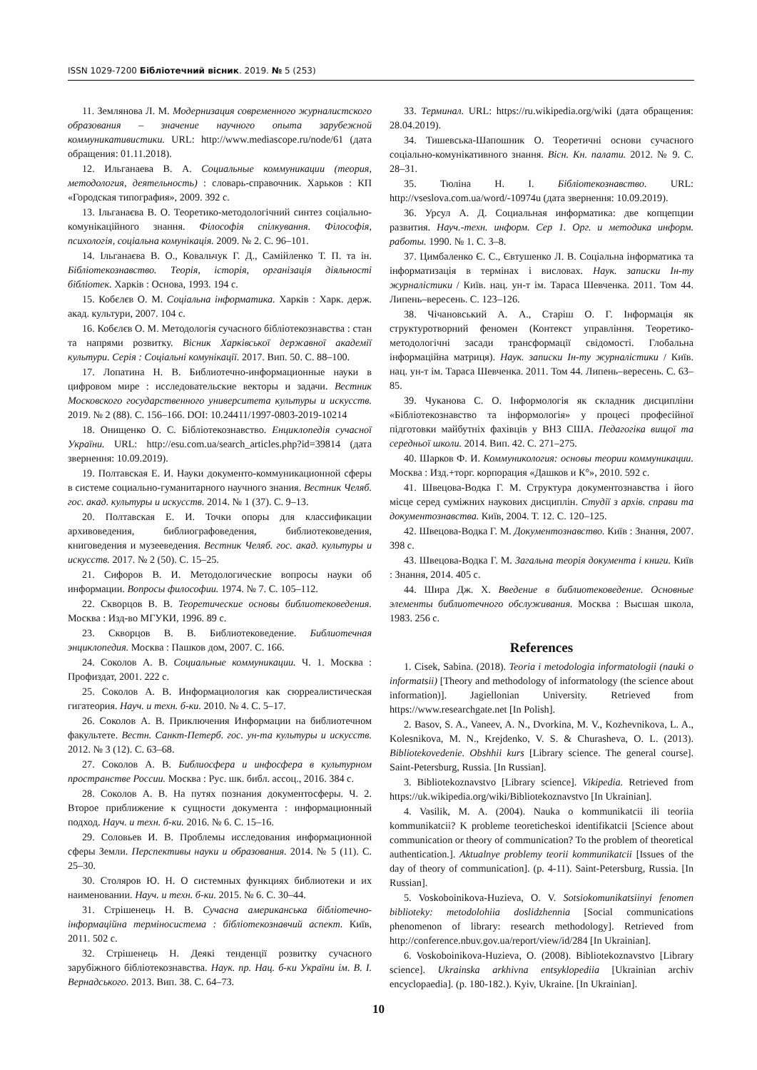ISSN 1029-7200 Бібліотечний вісник. 2019. № 5 (253)
11. Землянова Л. М. Модернизация современного журналистского образования – значение научного опыта зарубежной коммуникативистики. URL: http://www.mediascope.ru/node/61 (дата обращения: 01.11.2018).
12. Ильганаева В. А. Социальные коммуникации (теория, методология, деятельность) : словарь-справочник. Харьков : КП «Городская типография», 2009. 392 с.
13. Ільганаєва В. О. Теоретико-методологічний синтез соціально-комунікаційного знання. Філософія спілкування. Філософія, психологія, соціальна комунікація. 2009. № 2. С. 96–101.
14. Ільганаєва В. О., Ковальчук Г. Д., Самійленко Т. П. та ін. Бібліотекознавство. Теорія, історія, організація діяльності бібліотек. Харків : Основа, 1993. 194 с.
15. Кобєлєв О. М. Соціальна інформатика. Харків : Харк. держ. акад. культури, 2007. 104 с.
16. Кобєлєв О. М. Методологія сучасного бібліотекознавства : стан та напрями розвитку. Вісник Харківської державної академії культури. Серія : Соціальні комунікації. 2017. Вип. 50. С. 88–100.
17. Лопатина Н. В. Библиотечно-информационные науки в цифровом мире : исследовательские векторы и задачи. Вестник Московского государственного университета культуры и искусств. 2019. № 2 (88). С. 156–166. DOI: 10.24411/1997-0803-2019-10214
18. Онищенко О. С. Бібліотекознавство. Енциклопедія сучасної України. URL: http://esu.com.ua/search_articles.php?id=39814 (дата звернення: 10.09.2019).
19. Полтавская Е. И. Науки документо-коммуникационной сферы в системе социально-гуманитарного научного знания. Вестник Челяб. гос. акад. культуры и искусств. 2014. № 1 (37). С. 9–13.
20. Полтавская Е. И. Точки опоры для классификации архивоведения, библиографоведения, библиотековедения, книговедения и музееведения. Вестник Челяб. гос. акад. культуры и искусств. 2017. № 2 (50). С. 15–25.
21. Сифоров В. И. Методологические вопросы науки об информации. Вопросы философии. 1974. № 7. С. 105–112.
22. Скворцов В. В. Теоретические основы библиотековедения. Москва : Изд-во МГУКИ, 1996. 89 с.
23. Скворцов В. В. Библиотековедение. Библиотечная энциклопедия. Москва : Пашков дом, 2007. С. 166.
24. Соколов А. В. Социальные коммуникации. Ч. 1. Москва : Профиздат, 2001. 222 с.
25. Соколов А. В. Информациология как сюрреалистическая гигатеория. Науч. и техн. б-ки. 2010. № 4. С. 5–17.
26. Соколов А. В. Приключения Информации на библиотечном факультете. Вестн. Санкт-Петерб. гос. ун-та культуры и искусств. 2012. № 3 (12). С. 63–68.
27. Соколов А. В. Библиосфера и инфосфера в культурном пространстве России. Москва : Рус. шк. библ. ассоц., 2016. 384 с.
28. Соколов А. В. На путях познания документосферы. Ч. 2. Второе приближение к сущности документа : информационный подход. Науч. и техн. б-ки. 2016. № 6. С. 15–16.
29. Соловьев И. В. Проблемы исследования информационной сферы Земли. Перспективы науки и образования. 2014. № 5 (11). С. 25–30.
30. Столяров Ю. Н. О системных функциях библиотеки и их наименовании. Науч. и техн. б-ки. 2015. № 6. С. 30–44.
31. Стрішенець Н. В. Сучасна американська бібліотечно-інформаційна терміносистема : бібліотекознавчий аспект. Київ, 2011. 502 с.
32. Стрішенець Н. Деякі тенденції розвитку сучасного зарубіжного бібліотекознавства. Наук. пр. Нац. б-ки України ім. В. І. Вернадського. 2013. Вип. 38. С. 64–73.
33. Терминал. URL: https://ru.wikipedia.org/wiki (дата обращения: 28.04.2019).
34. Тишевська-Шапошник О. Теоретичні основи сучасного соціально-комунікативного знання. Вісн. Кн. палати. 2012. № 9. С. 28–31.
35. Тюліна Н. І. Бібліотекознавство. URL: http://vseslova.com.ua/word/-10974u (дата звернення: 10.09.2019).
36. Урсул А. Д. Социальная информатика: две копцепции развития. Науч.-техн. информ. Сер 1. Орг. и методика информ. работы. 1990. № 1. С. 3–8.
37. Цимбаленко Є. С., Євтушенко Л. В. Соціальна інформатика та інформатизація в термінах і висловах. Наук. записки Ін-ту журналістики / Київ. нац. ун-т ім. Тараса Шевченка. 2011. Том 44. Липень–вересень. С. 123–126.
38. Чічановський А. А., Старіш О. Г. Інформація як структуротворний феномен (Контекст управління. Теоретико-методологічні засади трансформації свідомості. Глобальна інформаційна матриця). Наук. записки Ін-ту журналістики / Київ. нац. ун-т ім. Тараса Шевченка. 2011. Том 44. Липень–вересень. С. 63–85.
39. Чуканова С. О. Інформологія як складник дисципліни «Бібліотекознавство та інформологія» у процесі професійної підготовки майбутніх фахівців у ВНЗ США. Педагогіка вищої та середньої школи. 2014. Вип. 42. С. 271–275.
40. Шарков Ф. И. Коммуникология: основы теории коммуникации. Москва : Изд.+торг. корпорация «Дашков и К°», 2010. 592 с.
41. Швецова-Водка Г. М. Структура документознавства і його місце серед суміжних наукових дисциплін. Студії з архів. справи та документознавства. Київ, 2004. Т. 12. С. 120–125.
42. Швецова-Водка Г. М. Документознавство. Київ : Знання, 2007. 398 с.
43. Швецова-Водка Г. М. Загальна теорія документа і книги. Київ : Знання, 2014. 405 с.
44. Шира Дж. Х. Введение в библиотековедение. Основные элементы библиотечного обслуживания. Москва : Высшая школа, 1983. 256 с.
References
1. Cisek, Sabina. (2018). Teoria i metodologia informatologii (nauki o informatsii) [Theory and methodology of informatology (the science about information)]. Jagiellonian University. Retrieved from https://www.researchgate.net [In Polish].
2. Basov, S. A., Vaneev, A. N., Dvorkina, M. V., Kozhevnikova, L. A., Kolesnikova, M. N., Krejdenko, V. S. & Churasheva, O. L. (2013). Bibliotekovedenie. Obshhii kurs [Library science. The general course]. Saint-Petersburg, Russia. [In Russian].
3. Bibliotekoznavstvo [Library science]. Vikipedia. Retrieved from https://uk.wikipedia.org/wiki/Bibliotekoznavstvo [In Ukrainian].
4. Vasilik, M. A. (2004). Nauka o kommunikatcii ili teoriia kommunikatcii? K probleme teoreticheskoi identifikatcii [Science about communication or theory of communication? To the problem of theoretical authentication.]. Aktualnye problemy teorii kommunikatcii [Issues of the day of theory of communication]. (p. 4-11). Saint-Petersburg, Russia. [In Russian].
5. Voskoboinikova-Huzieva, O. V. Sotsiokomunikatsiinyi fenomen biblioteky: metodolohiia doslidzhennia [Social communications phenomenon of library: research methodology]. Retrieved from http://conference.nbuv.gov.ua/report/view/id/284 [In Ukrainian].
6. Voskoboinikova-Huzieva, O. (2008). Bibliotekoznavstvo [Library science]. Ukrainska arkhivna entsyklopediia [Ukrainian archiv encyclopaedia]. (p. 180-182.). Kyiv, Ukraine. [In Ukrainian].
10